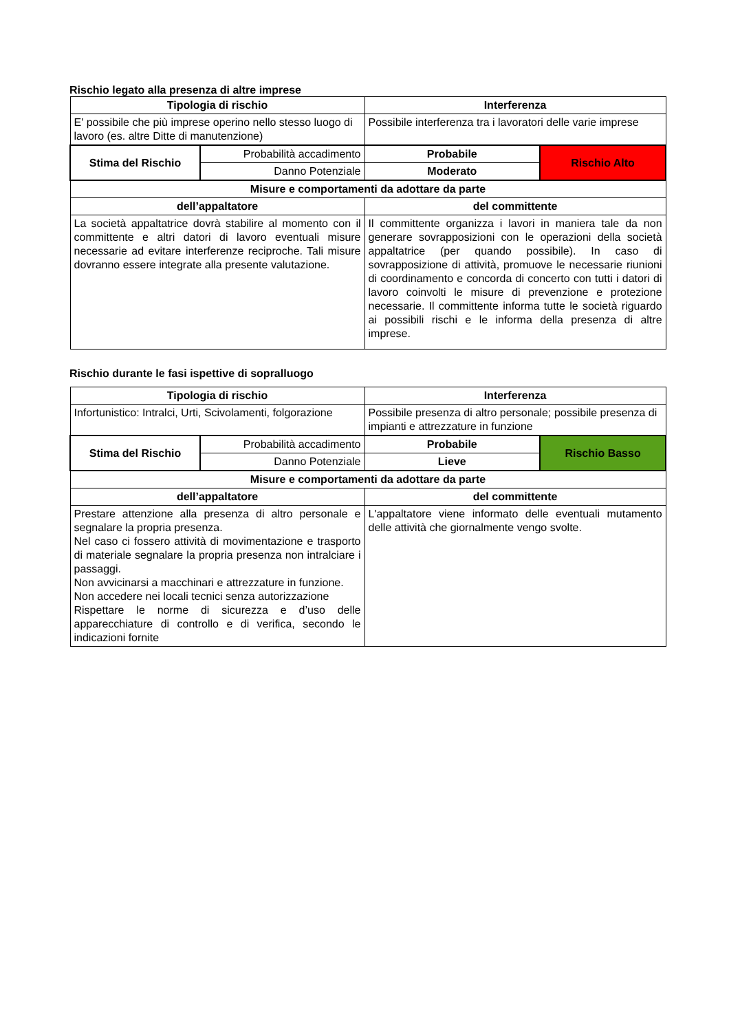Rischio legato alla presenza di altre imprese
| Tipologia di rischio | | Interferenza | |
| --- | --- | --- | --- |
| E' possibile che più imprese operino nello stesso luogo di lavoro (es. altre Ditte di manutenzione) | | Possibile interferenza tra i lavoratori delle varie imprese | |
| Stima del Rischio | Probabilità accadimento | Probabile | Rischio Alto |
| | Danno Potenziale | Moderato | |
| Misure e comportamenti da adottare da parte | | | |
| dell’appaltatore | | del committente | |
| La società appaltatrice dovrà stabilire al momento con il committente e altri datori di lavoro eventuali misure necessarie ad evitare interferenze reciproche. Tali misure dovranno essere integrate alla presente valutazione. | | Il committente organizza i lavori in maniera tale da non generare sovrapposizioni con le operazioni della società appaltatrice (per quando possibile). In caso di sovrapposizione di attività, promuove le necessarie riunioni di coordinamento e concorda di concerto con tutti i datori di lavoro coinvolti le misure di prevenzione e protezione necessarie. Il committente informa tutte le società riguardo ai possibili rischi e le informa della presenza di altre imprese. | |
Rischio durante le fasi ispettive di sopralluogo
| Tipologia di rischio | | Interferenza | |
| --- | --- | --- | --- |
| Infortunistico: Intralci, Urti, Scivolamenti, folgorazione | | Possibile presenza di altro personale; possibile presenza di impianti e attrezzature in funzione | |
| Stima del Rischio | Probabilità accadimento | Probabile | Rischio Basso |
| | Danno Potenziale | Lieve | |
| Misure e comportamenti da adottare da parte | | | |
| dell’appaltatore | | del committente | |
| Prestare attenzione alla presenza di altro personale e segnalare la propria presenza. Nel caso ci fossero attività di movimentazione e trasporto di materiale segnalare la propria presenza non intralciare i passaggi. Non avvicinarsi a macchinari e attrezzature in funzione. Non accedere nei locali tecnici senza autorizzazione Rispettare le norme di sicurezza e d’uso delle apparecchiature di controllo e di verifica, secondo le indicazioni fornite | | L'appaltatore viene informato delle eventuali mutamento delle attività che giornalmente vengo svolte. | |